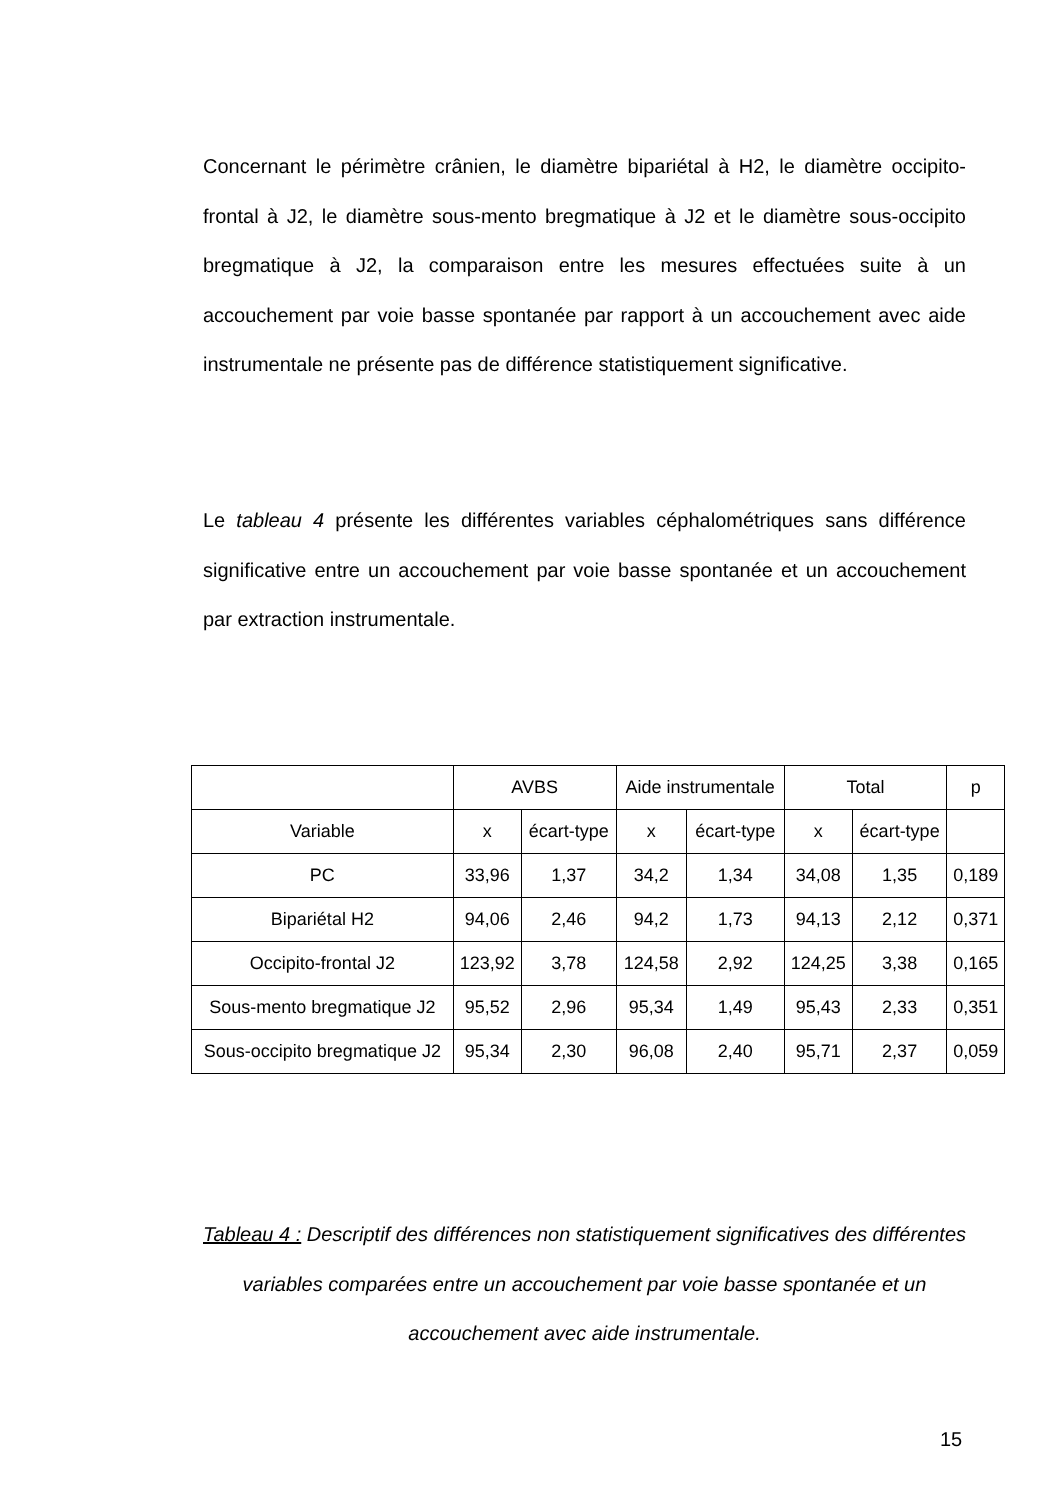Concernant le périmètre crânien, le diamètre bipariétal à H2, le diamètre occipito-frontal à J2, le diamètre sous-mento bregmatique à J2 et le diamètre sous-occipito bregmatique à J2, la comparaison entre les mesures effectuées suite à un accouchement par voie basse spontanée par rapport à un accouchement avec aide instrumentale ne présente pas de différence statistiquement significative.
Le tableau 4 présente les différentes variables céphalométriques sans différence significative entre un accouchement par voie basse spontanée et un accouchement par extraction instrumentale.
| | AVBS | | Aide instrumentale | | Total | | p |
| --- | --- | --- | --- | --- | --- | --- | --- |
| Variable | x | écart-type | x | écart-type | x | écart-type | |
| PC | 33,96 | 1,37 | 34,2 | 1,34 | 34,08 | 1,35 | 0,189 |
| Bipariétal H2 | 94,06 | 2,46 | 94,2 | 1,73 | 94,13 | 2,12 | 0,371 |
| Occipito-frontal J2 | 123,92 | 3,78 | 124,58 | 2,92 | 124,25 | 3,38 | 0,165 |
| Sous-mento bregmatique J2 | 95,52 | 2,96 | 95,34 | 1,49 | 95,43 | 2,33 | 0,351 |
| Sous-occipito bregmatique J2 | 95,34 | 2,30 | 96,08 | 2,40 | 95,71 | 2,37 | 0,059 |
Tableau 4 : Descriptif des différences non statistiquement significatives des différentes variables comparées entre un accouchement par voie basse spontanée et un accouchement avec aide instrumentale.
15